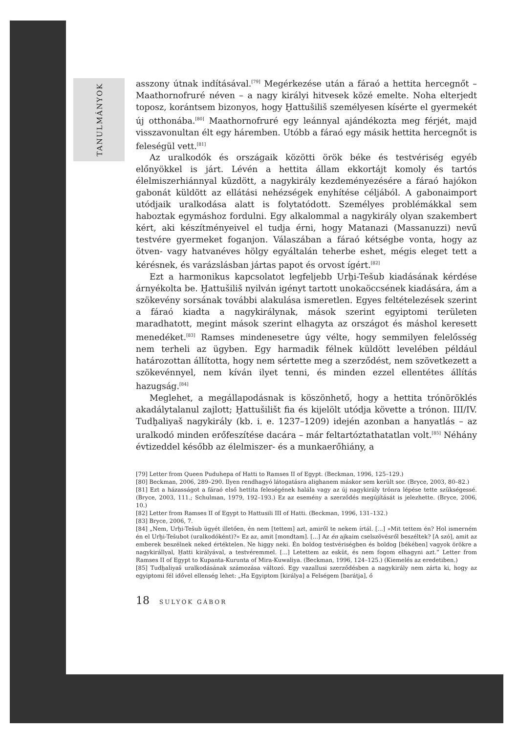TANULMÁNYOK
asszony útnak indításával.<sup>[79]</sup> Megérkezése után a fáraó a hettita hercegnőt – Maathornofruré néven – a nagy királyi hitvesek közé emelte. Noha elterjedt toposz, korántsem bizonyos, hogy Ḫattušiliš személyesen kísérte el gyermekét új otthonába.<sup>[80]</sup> Maathornofruré egy leánnyal ajándékozta meg férjét, majd visszavonultan élt egy háremben. Utóbb a fáraó egy másik hettita hercegnőt is feleségül vett.<sup>[81]</sup>
Az uralkodók és országaik közötti örök béke és testvériség egyéb előnyökkel is járt. Lévén a hettita állam ekkortájt komoly és tartós élelmiszerhiánnyal küzdött, a nagykirály kezdeményezésére a fáraó hajókon gabonát küldött az ellátási nehézségek enyhítése céljából. A gabonaimport utódjaik uralkodása alatt is folytatódott. Személyes problémákkal sem haboztak egymáshoz fordulni. Egy alkalommal a nagykirály olyan szakembert kért, aki készítményeivel el tudja érni, hogy Matanazi (Massanuzzi) nevű testvére gyermeket foganjon. Válaszában a fáraó kétségbe vonta, hogy az ötven- vagy hatvanéves hölgy egyáltalán teherbe eshet, mégis eleget tett a kérésnek, és varázslásban jártas papot és orvost ígért.<sup>[82]</sup>
Ezt a harmonikus kapcsolatot legfeljebb Urḫi-Tešub kiadásának kérdése árnyékolta be. Ḫattušiliš nyilván igényt tartott unokaöccsének kiadására, ám a szökevény sorsának további alakulása ismeretlen. Egyes feltételezések szerint a fáraó kiadta a nagykirálynak, mások szerint egyiptomi területen maradhatott, megint mások szerint elhagyta az országot és máshol keresett menedéket.<sup>[83]</sup> Ramses mindenesetre úgy vélte, hogy semmilyen felelősség nem terheli az ügyben. Egy harmadik félnek küldött levelében például határozottan állította, hogy nem sértette meg a szerződést, nem szövetkezett a szökevénnyel, nem kíván ilyet tenni, és minden ezzel ellentétes állítás hazugság.<sup>[84]</sup>
Meglehet, a megállapodásnak is köszönhető, hogy a hettita trónöröklés akadálytalanul zajlott; Ḫattušilišt fia és kijelölt utódja követte a trónon. III/IV. Tudḫaliyaš nagykirály (kb. i. e. 1237–1209) idején azonban a hanyatlás – az uralkodó minden erőfeszítése dacára – már feltartóztathatatlan volt.<sup>[85]</sup> Néhány évtizeddel később az élelmiszer- és a munkaerőhiány, a
[79] Letter from Queen Puduhepa of Hatti to Ramses II of Egypt. (Beckman, 1996, 125–129.)
[80] Beckman, 2006, 289–290. Ilyen rendhagyó látogatásra alighanem máskor sem került sor. (Bryce, 2003, 80–82.)
[81] Ezt a házasságot a fáraó első hettita feleségének halála vagy az új nagykirály trónra lépése tette szükségessé. (Bryce, 2003, 111.; Schulman, 1979, 192–193.) Ez az esemény a szerződés megújítását is jelezhette. (Bryce, 2006, 10.)
[82] Letter from Ramses II of Egypt to Hattusili III of Hatti. (Beckman, 1996, 131–132.)
[83] Bryce, 2006, 7.
[84] „Nem, Urḫi-Tešub ügyét illetően, én nem [tettem] azt, amiről te nekem írtál. [...] »Mit tettem én? Hol ismerném én el Urḫi-Tešubot (uralkodóként)?« Ez az, amit [mondtam]. [...] Az én ajkaim cselszövésről beszéltek? [A szó], amit az emberek beszélnek neked értéktelen. Ne higgy neki. Én boldog testvériségben és boldog [békében] vagyok örökre a nagykirállyal, Ḫatti királyával, a testvéremmel. [...] Letettem az esküt, és nem fogom elhagyni azt.” Letter from Ramses II of Egypt to Kupanta-Kurunta of Mira-Kuwaliya. (Beckman, 1996, 124–125.) (Kiemelés az eredetiben.)
[85] Tudḫaliyaš uralkodásának számozása változó. Egy vazallusi szerződésben a nagykirály nem zárta ki, hogy az egyiptomi fél idővel ellenség lehet: „Ha Egyiptom [királya] a Felségem [barátja], ő
18 SULYOK GÁBOR